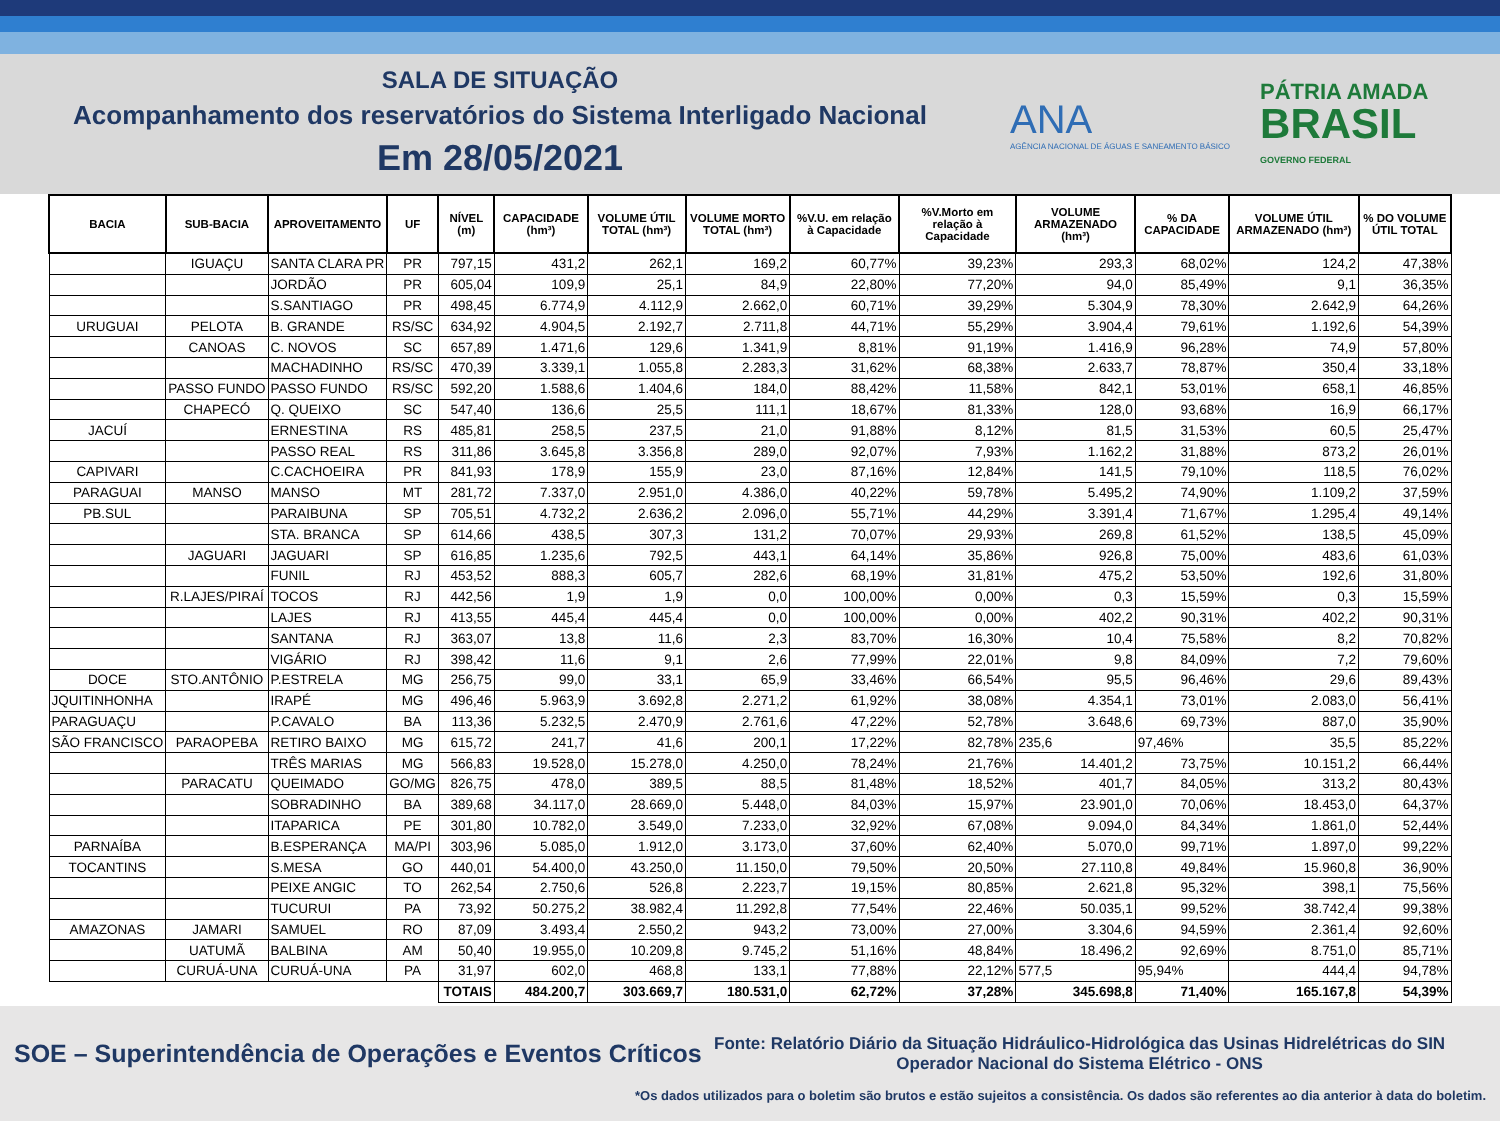SALA DE SITUAÇÃO
Acompanhamento dos reservatórios do Sistema Interligado Nacional
Em 28/05/2021
ANA
AGÊNCIA NACIONAL DE ÁGUAS E SANEAMENTO BÁSICO
PÁTRIA AMADA
BRASIL
GOVERNO FEDERAL
| BACIA | SUB-BACIA | APROVEITAMENTO | UF | NÍVEL (m) | CAPACIDADE (hm³) | VOLUME ÚTIL TOTAL (hm³) | VOLUME MORTO TOTAL (hm³) | %V.U. em relação à Capacidade | %V.Morto em relação à Capacidade | VOLUME ARMAZENADO (hm³) | % DA CAPACIDADE | VOLUME ÚTIL ARMAZENADO (hm³) | % DO VOLUME ÚTIL TOTAL |
| --- | --- | --- | --- | --- | --- | --- | --- | --- | --- | --- | --- | --- | --- |
| | IGUAÇU | SANTA CLARA PR | PR | 797,15 | 431,2 | 262,1 | 169,2 | 60,77% | 39,23% | 293,3 | 68,02% | 124,2 | 47,38% |
| | | JORDÃO | PR | 605,04 | 109,9 | 25,1 | 84,9 | 22,80% | 77,20% | 94,0 | 85,49% | 9,1 | 36,35% |
| | | S.SANTIAGO | PR | 498,45 | 6.774,9 | 4.112,9 | 2.662,0 | 60,71% | 39,29% | 5.304,9 | 78,30% | 2.642,9 | 64,26% |
| URUGUAI | PELOTA | B. GRANDE | RS/SC | 634,92 | 4.904,5 | 2.192,7 | 2.711,8 | 44,71% | 55,29% | 3.904,4 | 79,61% | 1.192,6 | 54,39% |
| | CANOAS | C. NOVOS | SC | 657,89 | 1.471,6 | 129,6 | 1.341,9 | 8,81% | 91,19% | 1.416,9 | 96,28% | 74,9 | 57,80% |
| | | MACHADINHO | RS/SC | 470,39 | 3.339,1 | 1.055,8 | 2.283,3 | 31,62% | 68,38% | 2.633,7 | 78,87% | 350,4 | 33,18% |
| | PASSO FUNDO | PASSO FUNDO | RS/SC | 592,20 | 1.588,6 | 1.404,6 | 184,0 | 88,42% | 11,58% | 842,1 | 53,01% | 658,1 | 46,85% |
| | CHAPECÓ | Q. QUEIXO | SC | 547,40 | 136,6 | 25,5 | 111,1 | 18,67% | 81,33% | 128,0 | 93,68% | 16,9 | 66,17% |
| JACUÍ | | ERNESTINA | RS | 485,81 | 258,5 | 237,5 | 21,0 | 91,88% | 8,12% | 81,5 | 31,53% | 60,5 | 25,47% |
| | | PASSO REAL | RS | 311,86 | 3.645,8 | 3.356,8 | 289,0 | 92,07% | 7,93% | 1.162,2 | 31,88% | 873,2 | 26,01% |
| CAPIVARI | | C.CACHOEIRA | PR | 841,93 | 178,9 | 155,9 | 23,0 | 87,16% | 12,84% | 141,5 | 79,10% | 118,5 | 76,02% |
| PARAGUAI | MANSO | MANSO | MT | 281,72 | 7.337,0 | 2.951,0 | 4.386,0 | 40,22% | 59,78% | 5.495,2 | 74,90% | 1.109,2 | 37,59% |
| PB.SUL | | PARAIBUNA | SP | 705,51 | 4.732,2 | 2.636,2 | 2.096,0 | 55,71% | 44,29% | 3.391,4 | 71,67% | 1.295,4 | 49,14% |
| | | STA. BRANCA | SP | 614,66 | 438,5 | 307,3 | 131,2 | 70,07% | 29,93% | 269,8 | 61,52% | 138,5 | 45,09% |
| | JAGUARI | JAGUARI | SP | 616,85 | 1.235,6 | 792,5 | 443,1 | 64,14% | 35,86% | 926,8 | 75,00% | 483,6 | 61,03% |
| | | FUNIL | RJ | 453,52 | 888,3 | 605,7 | 282,6 | 68,19% | 31,81% | 475,2 | 53,50% | 192,6 | 31,80% |
| | R.LAJES/PIRAÍ | TOCOS | RJ | 442,56 | 1,9 | 1,9 | 0,0 | 100,00% | 0,00% | 0,3 | 15,59% | 0,3 | 15,59% |
| | | LAJES | RJ | 413,55 | 445,4 | 445,4 | 0,0 | 100,00% | 0,00% | 402,2 | 90,31% | 402,2 | 90,31% |
| | | SANTANA | RJ | 363,07 | 13,8 | 11,6 | 2,3 | 83,70% | 16,30% | 10,4 | 75,58% | 8,2 | 70,82% |
| | | VIGÁRIO | RJ | 398,42 | 11,6 | 9,1 | 2,6 | 77,99% | 22,01% | 9,8 | 84,09% | 7,2 | 79,60% |
| DOCE | STO.ANTÔNIO | P.ESTRELA | MG | 256,75 | 99,0 | 33,1 | 65,9 | 33,46% | 66,54% | 95,5 | 96,46% | 29,6 | 89,43% |
| JQUITINHONHA | | IRAPÉ | MG | 496,46 | 5.963,9 | 3.692,8 | 2.271,2 | 61,92% | 38,08% | 4.354,1 | 73,01% | 2.083,0 | 56,41% |
| PARAGUAÇU | | P.CAVALO | BA | 113,36 | 5.232,5 | 2.470,9 | 2.761,6 | 47,22% | 52,78% | 3.648,6 | 69,73% | 887,0 | 35,90% |
| SÃO FRANCISCO | PARAOPEBA | RETIRO BAIXO | MG | 615,72 | 241,7 | 41,6 | 200,1 | 17,22% | 82,78% | 235,6 | 97,46% | 35,5 | 85,22% |
| | | TRÊS MARIAS | MG | 566,83 | 19.528,0 | 15.278,0 | 4.250,0 | 78,24% | 21,76% | 14.401,2 | 73,75% | 10.151,2 | 66,44% |
| | PARACATU | QUEIMADO | GO/MG | 826,75 | 478,0 | 389,5 | 88,5 | 81,48% | 18,52% | 401,7 | 84,05% | 313,2 | 80,43% |
| | | SOBRADINHO | BA | 389,68 | 34.117,0 | 28.669,0 | 5.448,0 | 84,03% | 15,97% | 23.901,0 | 70,06% | 18.453,0 | 64,37% |
| | | ITAPARICA | PE | 301,80 | 10.782,0 | 3.549,0 | 7.233,0 | 32,92% | 67,08% | 9.094,0 | 84,34% | 1.861,0 | 52,44% |
| PARNAÍBA | | B.ESPERANÇA | MA/PI | 303,96 | 5.085,0 | 1.912,0 | 3.173,0 | 37,60% | 62,40% | 5.070,0 | 99,71% | 1.897,0 | 99,22% |
| TOCANTINS | | S.MESA | GO | 440,01 | 54.400,0 | 43.250,0 | 11.150,0 | 79,50% | 20,50% | 27.110,8 | 49,84% | 15.960,8 | 36,90% |
| | | PEIXE ANGIC | TO | 262,54 | 2.750,6 | 526,8 | 2.223,7 | 19,15% | 80,85% | 2.621,8 | 95,32% | 398,1 | 75,56% |
| | | TUCURUI | PA | 73,92 | 50.275,2 | 38.982,4 | 11.292,8 | 77,54% | 22,46% | 50.035,1 | 99,52% | 38.742,4 | 99,38% |
| AMAZONAS | JAMARI | SAMUEL | RO | 87,09 | 3.493,4 | 2.550,2 | 943,2 | 73,00% | 27,00% | 3.304,6 | 94,59% | 2.361,4 | 92,60% |
| | UATUMÃ | BALBINA | AM | 50,40 | 19.955,0 | 10.209,8 | 9.745,2 | 51,16% | 48,84% | 18.496,2 | 92,69% | 8.751,0 | 85,71% |
| | CURUÁ-UNA | CURUÁ-UNA | PA | 31,97 | 602,0 | 468,8 | 133,1 | 77,88% | 22,12% | 577,5 | 95,94% | 444,4 | 94,78% |
| | | | | TOTAIS | 484.200,7 | 303.669,7 | 180.531,0 | 62,72% | 37,28% | 345.698,8 | 71,40% | 165.167,8 | 54,39% |
SOE – Superintendência de Operações e Eventos Críticos
Fonte: Relatório Diário da Situação Hidráulico-Hidrológica das Usinas Hidrelétricas do SIN
Operador Nacional do Sistema Elétrico - ONS
*Os dados utilizados para o boletim são brutos e estão sujeitos a consistência. Os dados são referentes ao dia anterior à data do boletim.